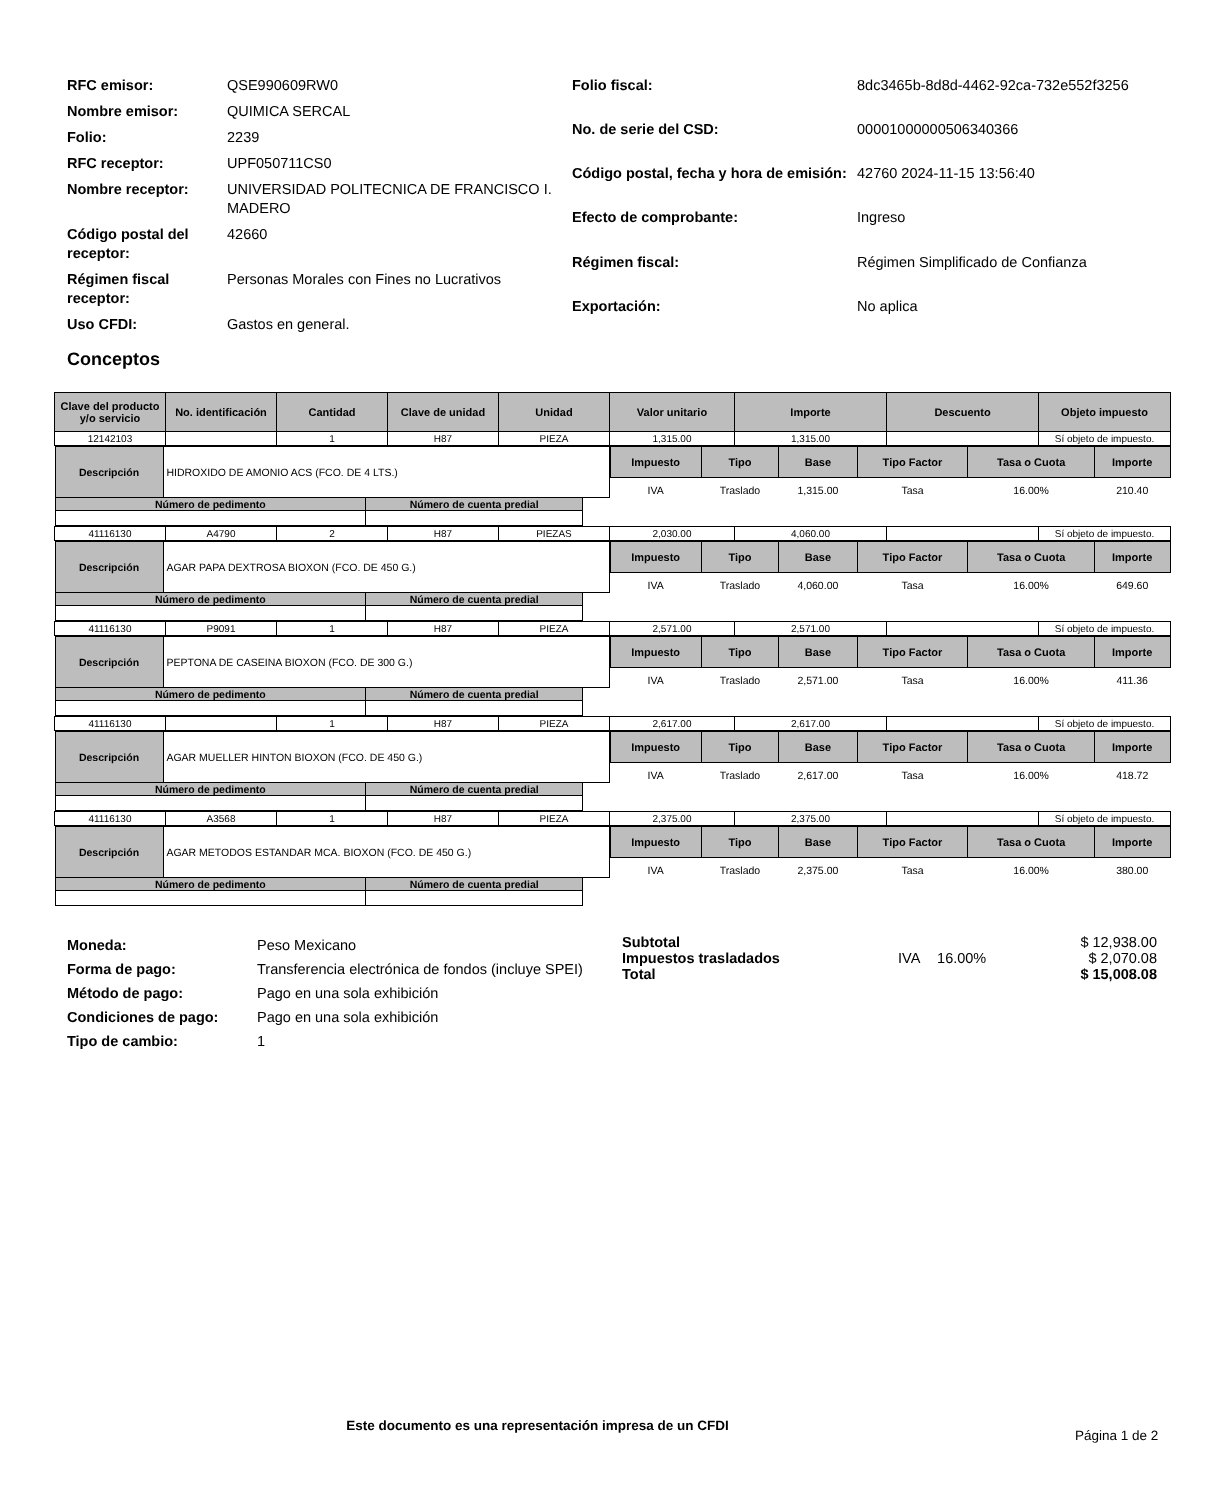| RFC emisor: | QSE990609RW0 |
| Nombre emisor: | QUIMICA SERCAL |
| Folio: | 2239 |
| RFC receptor: | UPF050711CS0 |
| Nombre receptor: | UNIVERSIDAD POLITECNICA DE FRANCISCO I. MADERO |
| Código postal del receptor: | 42660 |
| Régimen fiscal receptor: | Personas Morales con Fines no Lucrativos |
| Uso CFDI: | Gastos en general. |
| Folio fiscal: | 8dc3465b-8d8d-4462-92ca-732e552f3256 |
| No. de serie del CSD: | 00001000000506340366 |
| Código postal, fecha y hora de emisión: | 42760 2024-11-15 13:56:40 |
| Efecto de comprobante: | Ingreso |
| Régimen fiscal: | Régimen Simplificado de Confianza |
| Exportación: | No aplica |
Conceptos
| Clave del producto y/o servicio | No. identificación | Cantidad | Clave de unidad | Unidad | Valor unitario | Importe | Descuento | Objeto impuesto |
| --- | --- | --- | --- | --- | --- | --- | --- | --- |
| 12142103 | | 1 | H87 | PIEZA | 1,315.00 | 1,315.00 | | Sí objeto de impuesto. |
| / Descripción / HIDROXIDO DE AMONIO ACS (FCO. DE 4 LTS.) / / / / Número de pedimento / / Número de cuenta predial / / | | | | | / Impuesto / Tipo / Base / Tipo Factor / Tasa o Cuota / Importe / / --- / --- / --- / --- / --- / --- / / IVA / Traslado / 1,315.00 / Tasa / 16.00% / 210.40 / | | | |
| 41116130 | A4790 | 2 | H87 | PIEZAS | 2,030.00 | 4,060.00 | | Sí objeto de impuesto. |
| / Descripción / AGAR PAPA DEXTROSA BIOXON (FCO. DE 450 G.) / / / / Número de pedimento / / Número de cuenta predial / / | | | | | / Impuesto / Tipo / Base / Tipo Factor / Tasa o Cuota / Importe / / --- / --- / --- / --- / --- / --- / / IVA / Traslado / 4,060.00 / Tasa / 16.00% / 649.60 / | | | |
| 41116130 | P9091 | 1 | H87 | PIEZA | 2,571.00 | 2,571.00 | | Sí objeto de impuesto. |
| / Descripción / PEPTONA DE CASEINA BIOXON (FCO. DE 300 G.) / / / / Número de pedimento / / Número de cuenta predial / / | | | | | / Impuesto / Tipo / Base / Tipo Factor / Tasa o Cuota / Importe / / --- / --- / --- / --- / --- / --- / / IVA / Traslado / 2,571.00 / Tasa / 16.00% / 411.36 / | | | |
| 41116130 | | 1 | H87 | PIEZA | 2,617.00 | 2,617.00 | | Sí objeto de impuesto. |
| / Descripción / AGAR MUELLER HINTON BIOXON (FCO. DE 450 G.) / / / / Número de pedimento / / Número de cuenta predial / / | | | | | / Impuesto / Tipo / Base / Tipo Factor / Tasa o Cuota / Importe / / --- / --- / --- / --- / --- / --- / / IVA / Traslado / 2,617.00 / Tasa / 16.00% / 418.72 / | | | |
| 41116130 | A3568 | 1 | H87 | PIEZA | 2,375.00 | 2,375.00 | | Sí objeto de impuesto. |
| / Descripción / AGAR METODOS ESTANDAR MCA. BIOXON (FCO. DE 450 G.) / / / / Número de pedimento / / Número de cuenta predial / / | | | | | / Impuesto / Tipo / Base / Tipo Factor / Tasa o Cuota / Importe / / --- / --- / --- / --- / --- / --- / / IVA / Traslado / 2,375.00 / Tasa / 16.00% / 380.00 / | | | |
| Moneda: | Peso Mexicano |
| Forma de pago: | Transferencia electrónica de fondos (incluye SPEI) |
| Método de pago: | Pago en una sola exhibición |
| Condiciones de pago: | Pago en una sola exhibición |
| Tipo de cambio: | 1 |
| Subtotal | | | $ 12,938.00 |
| Impuestos trasladados | IVA | 16.00% | $ 2,070.08 |
| Total | | | $ 15,008.08 |
Este documento es una representación impresa de un CFDI
Página 1 de 2